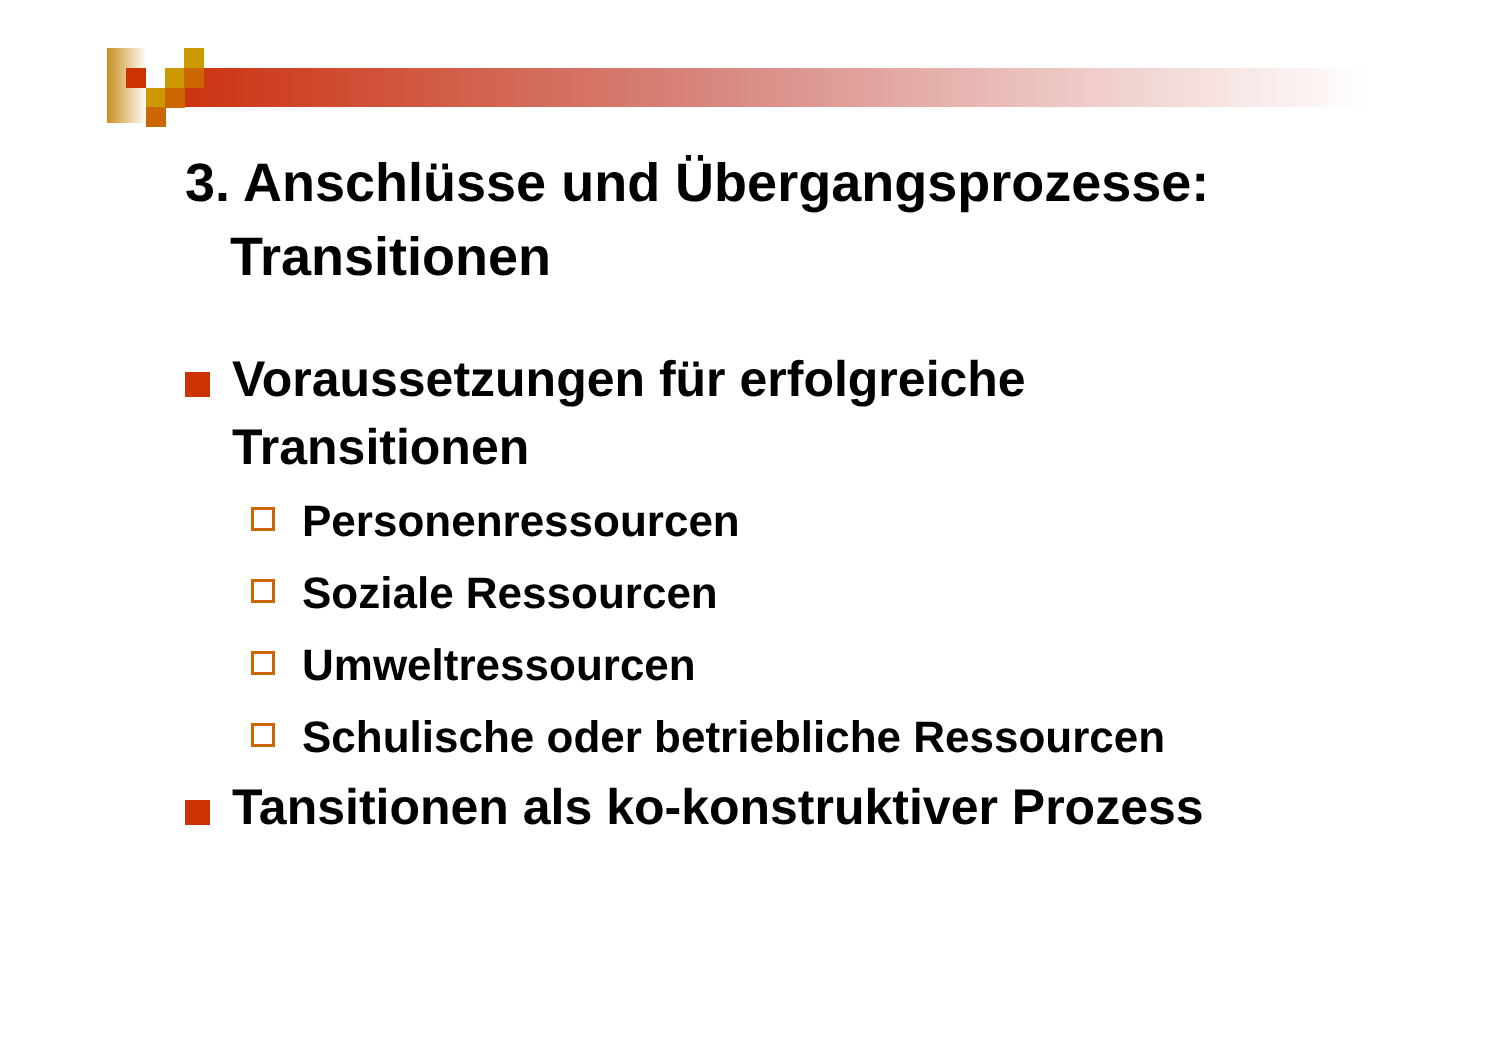3. Anschlüsse und Übergangsprozesse:
Transitionen
Voraussetzungen für erfolgreiche Transitionen
Personenressourcen
Soziale Ressourcen
Umweltressourcen
Schulische oder betriebliche Ressourcen
Tansitionen als ko-konstruktiver Prozess